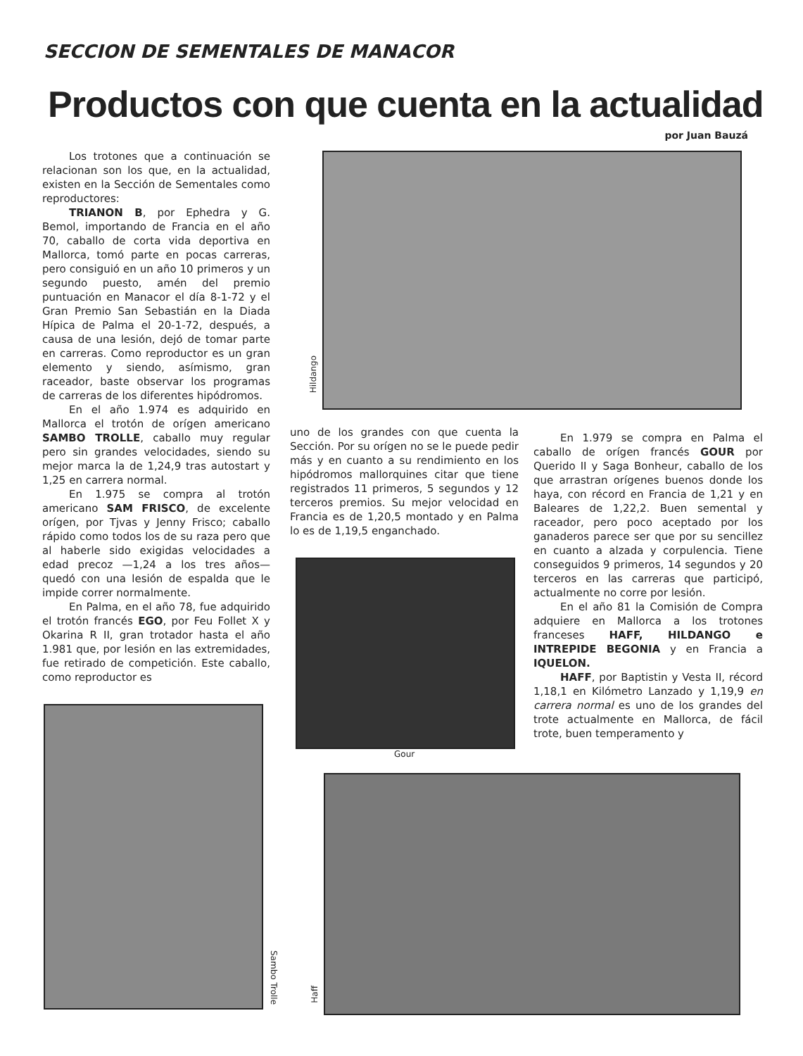SECCION DE SEMENTALES DE MANACOR
Productos con que cuenta en la actualidad
por Juan Bauzá
Los trotones que a continuación se relacionan son los que, en la actualidad, existen en la Sección de Sementales como reproductores:
TRIANON B, por Ephedra y G. Bemol, importando de Francia en el año 70, caballo de corta vida deportiva en Mallorca, tomó parte en pocas carreras, pero consiguió en un año 10 primeros y un segundo puesto, amén del premio puntuación en Manacor el día 8-1-72 y el Gran Premio San Sebastián en la Diada Hípica de Palma el 20-1-72, después, a causa de una lesión, dejó de tomar parte en carreras. Como reproductor es un gran elemento y siendo, asímismo, gran raceador, baste observar los programas de carreras de los diferentes hipódromos.
En el año 1.974 es adquirido en Mallorca el trotón de orígen americano SAMBO TROLLE, caballo muy regular pero sin grandes velocidades, siendo su mejor marca la de 1,24,9 tras autostart y 1,25 en carrera normal.
En 1.975 se compra al trotón americano SAM FRISCO, de excelente orígen, por Tjvas y Jenny Frisco; caballo rápido como todos los de su raza pero que al haberle sido exigidas velocidades a edad precoz —1,24 a los tres años— quedó con una lesión de espalda que le impide correr normalmente.
En Palma, en el año 78, fue adquirido el trotón francés EGO, por Feu Follet X y Okarina R II, gran trotador hasta el año 1.981 que, por lesión en las extremidades, fue retirado de competición. Este caballo, como reproductor es
Hildango
uno de los grandes con que cuenta la Sección. Por su orígen no se le puede pedir más y en cuanto a su rendimiento en los hipódromos mallorquines citar que tiene registrados 11 primeros, 5 segundos y 12 terceros premios. Su mejor velocidad en Francia es de 1,20,5 montado y en Palma lo es de 1,19,5 enganchado.
Gour
En 1.979 se compra en Palma el caballo de orígen francés GOUR por Querido II y Saga Bonheur, caballo de los que arrastran orígenes buenos donde los haya, con récord en Francia de 1,21 y en Baleares de 1,22,2. Buen semental y raceador, pero poco aceptado por los ganaderos parece ser que por su sencillez en cuanto a alzada y corpulencia. Tiene conseguidos 9 primeros, 14 segundos y 20 terceros en las carreras que participó, actualmente no corre por lesión.
En el año 81 la Comisión de Compra adquiere en Mallorca a los trotones franceses HAFF, HILDANGO e INTREPIDE BEGONIA y en Francia a IQUELON.
HAFF, por Baptistin y Vesta II, récord 1,18,1 en Kilómetro Lanzado y 1,19,9 en carrera normal es uno de los grandes del trote actualmente en Mallorca, de fácil trote, buen temperamento y
Sambo Trolle
Haff